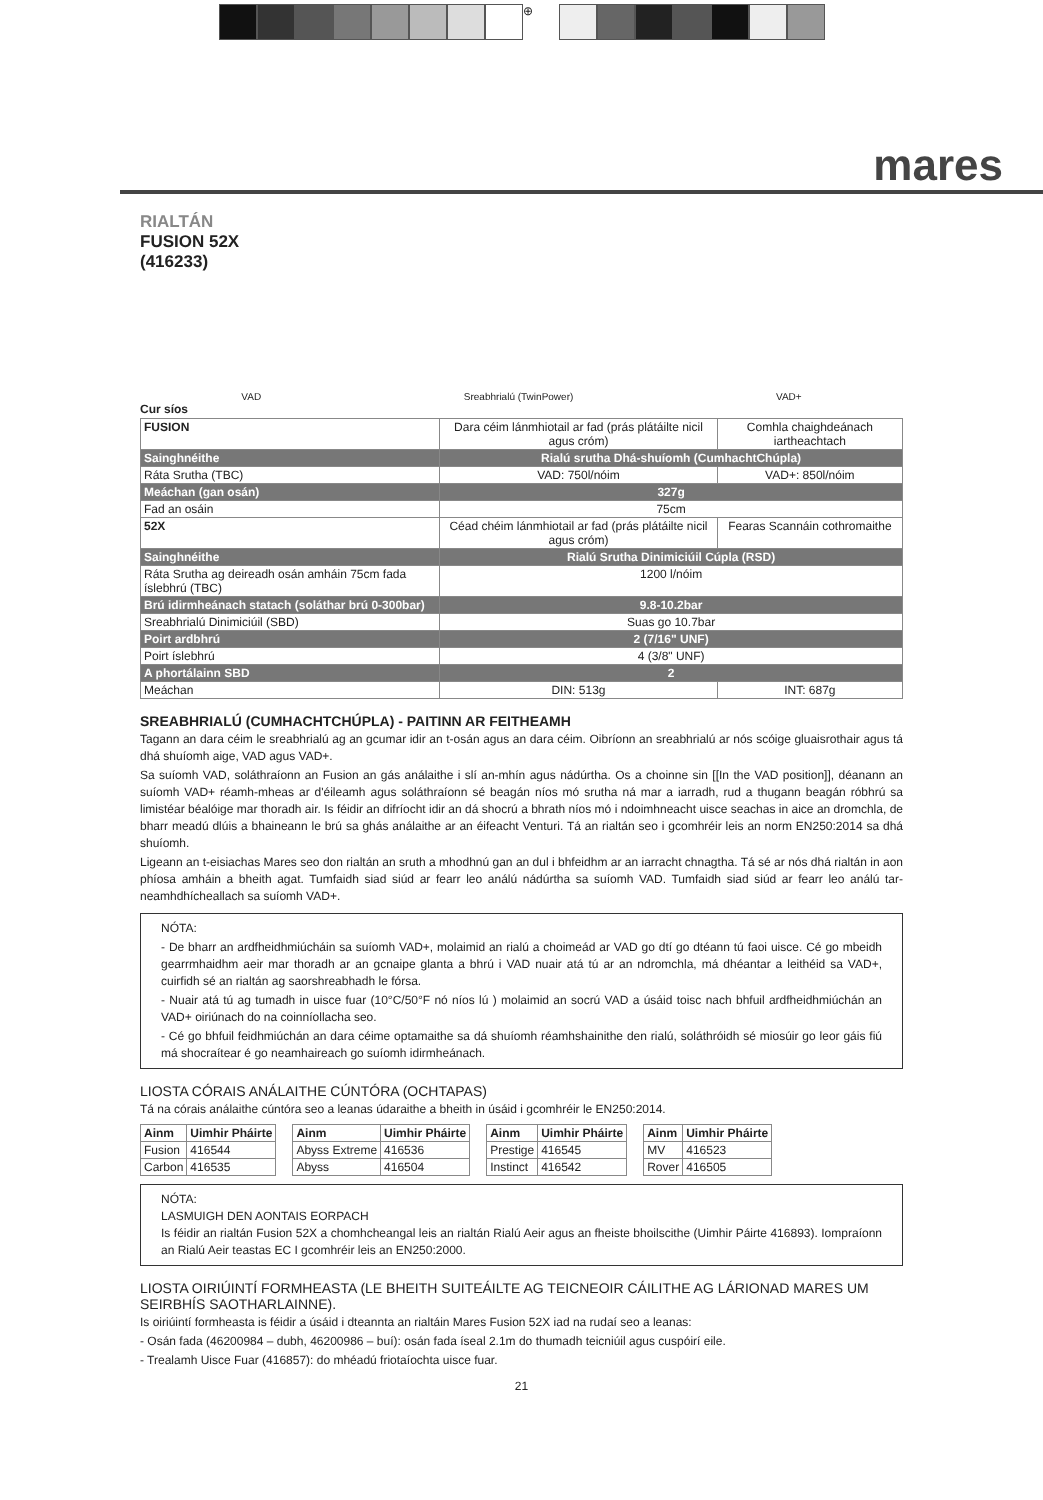⊕
mares
RIALTÁN
FUSION 52X
(416233)
VAD Sreabhrialú (TwinPower) VAD+
Cur síos
| FUSION | Dara céim lánmhiotail ar fad (prás plátáilte nicil agus cróm) | Comhla chaighdeánach iartheachtach |
| Sainghnéithe | Rialú srutha Dhá-shuíomh (CumhachtChúpla) | |
| Ráta Srutha (TBC) | VAD: 750l/nóim | VAD+: 850l/nóim |
| Meáchan (gan osán) | 327g | |
| Fad an osáin | 75cm | |
| 52X | Céad chéim lánmhiotail ar fad (prás plátáilte nicil agus cróm) | Fearas Scannáin cothromaithe |
| Sainghnéithe | Rialú Srutha Dinimiciúil Cúpla (RSD) | |
| Ráta Srutha ag deireadh osán amháin 75cm fada íslebhrú (TBC) | 1200 l/nóim | |
| Brú idirmheánach statach (soláthar brú 0-300bar) | 9.8-10.2bar | |
| Sreabhrialú Dinimiciúil (SBD) | Suas go 10.7bar | |
| Poirt ardbhrú | 2 (7/16" UNF) | |
| Poirt íslebhrú | 4 (3/8" UNF) | |
| A phortálainn SBD | 2 | |
| Meáchan | DIN: 513g | INT: 687g |
SREABHRIALÚ (CUMHACHTCHÚPLA) - PAITINN AR FEITHEAMH
Tagann an dara céim le sreabhrialú ag an gcumar idir an t-osán agus an dara céim. Oibríonn an sreabhrialú ar nós scóige gluaisrothair agus tá dhá shuíomh aige, VAD agus VAD+.
Sa suíomh VAD, soláthraíonn an Fusion an gás análaithe i slí an-mhín agus nádúrtha. Os a choinne sin [[In the VAD position]], déanann an suíomh VAD+ réamh-mheas ar d'éileamh agus soláthraíonn sé beagán níos mó srutha ná mar a iarradh, rud a thugann beagán róbhrú sa limistéar béalóige mar thoradh air. Is féidir an difríocht idir an dá shocrú a bhrath níos mó i ndoimhneacht uisce seachas in aice an dromchla, de bharr meadú dlúis a bhaineann le brú sa ghás análaithe ar an éifeacht Venturi. Tá an rialtán seo i gcomhréir leis an norm EN250:2014 sa dhá shuíomh.
Ligeann an t-eisiachas Mares seo don rialtán an sruth a mhodhnú gan an dul i bhfeidhm ar an iarracht chnagtha. Tá sé ar nós dhá rialtán in aon phíosa amháin a bheith agat. Tumfaidh siad siúd ar fearr leo análú nádúrtha sa suíomh VAD. Tumfaidh siad siúd ar fearr leo análú tar-neamhdhícheallach sa suíomh VAD+.
NÓTA:
- De bharr an ardfheidhmiúcháin sa suíomh VAD+, molaimid an rialú a choimeád ar VAD go dtí go dtéann tú faoi uisce. Cé go mbeidh gearrmhaidhm aeir mar thoradh ar an gcnaipe glanta a bhrú i VAD nuair atá tú ar an ndromchla, má dhéantar a leithéid sa VAD+, cuirfidh sé an rialtán ag saorshreabhadh le fórsa.
- Nuair atá tú ag tumadh in uisce fuar (10°C/50°F nó níos lú ) molaimid an socrú VAD a úsáid toisc nach bhfuil ardfheidhmiúchán an VAD+ oiriúnach do na coinníollacha seo.
- Cé go bhfuil feidhmiúchán an dara céime optamaithe sa dá shuíomh réamhshainithe den rialú, soláthróidh sé miosúir go leor gáis fiú má shocraítear é go neamhaireach go suíomh idirmheánach.
LIOSTA CÓRAIS ANÁLAITHE CÚNTÓRA (OCHTAPAS)
Tá na córais análaithe cúntóra seo a leanas údaraithe a bheith in úsáid i gcomhréir le EN250:2014.
| Ainm | Uimhir Pháirte |
| --- | --- |
| Fusion | 416544 |
| Carbon | 416535 |
| Ainm | Uimhir Pháirte |
| --- | --- |
| Abyss Extreme | 416536 |
| Abyss | 416504 |
| Ainm | Uimhir Pháirte |
| --- | --- |
| Prestige | 416545 |
| Instinct | 416542 |
| Ainm | Uimhir Pháirte |
| --- | --- |
| MV | 416523 |
| Rover | 416505 |
NÓTA:
LASMUIGH DEN AONTAIS EORPACH
Is féidir an rialtán Fusion 52X a chomhcheangal leis an rialtán Rialú Aeir agus an fheiste bhoilscithe (Uimhir Páirte 416893). Iompraíonn an Rialú Aeir teastas EC I gcomhréir leis an EN250:2000.
LIOSTA OIRIÚINTÍ FORMHEASTA (LE BHEITH SUITEÁILTE AG TEICNEOIR CÁILITHE AG LÁRIONAD MARES UM SEIRBHÍS SAOTHARLAINNE).
Is oiriúintí formheasta is féidir a úsáid i dteannta an rialtáin Mares Fusion 52X iad na rudaí seo a leanas:
- Osán fada (46200984 – dubh, 46200986 – buí): osán fada íseal 2.1m do thumadh teicniúil agus cuspóirí eile.
- Trealamh Uisce Fuar (416857): do mhéadú friotaíochta uisce fuar.
21